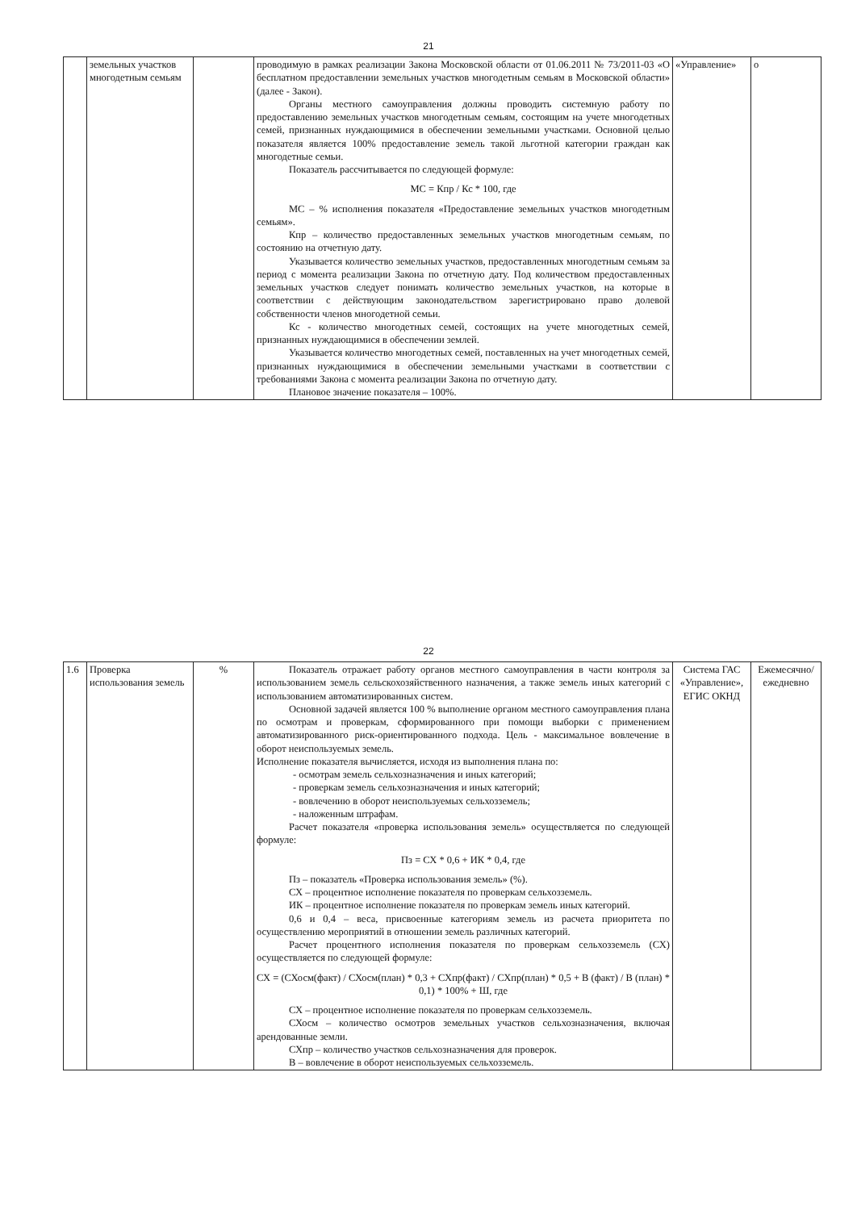21
| | земельных участков многодетным семьям | | проводимую в рамках реализации Закона Московской области от 01.06.2011 № 73/2011-03 «О бесплатном предоставлении земельных участков многодетным семьям в Московской области» (далее - Закон). Органы местного самоуправления должны проводить системную работу по предоставлению земельных участков многодетным семьям, состоящим на учете многодетных семей, признанных нуждающимися в обеспечении земельными участками. Основной целью показателя является 100% предоставление земель такой льготной категории граждан как многодетные семьи. Показатель рассчитывается по следующей формуле: МС = Кпр / Кс * 100, где МС – % исполнения показателя «Предоставление земельных участков многодетным семьям». Кпр – количество предоставленных земельных участков многодетным семьям, по состоянию на отчетную дату. Указывается количество земельных участков, предоставленных многодетным семьям за период с момента реализации Закона по отчетную дату. Под количеством предоставленных земельных участков следует понимать количество земельных участков, на которые в соответствии с действующим законодательством зарегистрировано право долевой собственности членов многодетной семьи. Кс - количество многодетных семей, состоящих на учете многодетных семей, признанных нуждающимися в обеспечении землей. Указывается количество многодетных семей, поставленных на учет многодетных семей, признанных нуждающимися в обеспечении земельными участками в соответствии с требованиями Закона с момента реализации Закона по отчетную дату. Плановое значение показателя – 100%. | «Управление» | о |
22
| 1.6 | Проверка использования земель | % | Показатель отражает работу органов местного самоуправления в части контроля за использованием земель сельскохозяйственного назначения, а также земель иных категорий с использованием автоматизированных систем. Основной задачей является 100 % выполнение органом местного самоуправления плана по осмотрам и проверкам, сформированного при помощи выборки с применением автоматизированного риск-ориентированного подхода. Цель - максимальное вовлечение в оборот неиспользуемых земель. Исполнение показателя вычисляется, исходя из выполнения плана по: - осмотрам земель сельхозназначения и иных категорий; - проверкам земель сельхозназначения и иных категорий; - вовлечению в оборот неиспользуемых сельхозземель; - наложенным штрафам. Расчет показателя «проверка использования земель» осуществляется по следующей формуле: Пз = СХ * 0,6 + ИК * 0,4, где Пз – показатель «Проверка использования земель» (%). СХ – процентное исполнение показателя по проверкам сельхозземель. ИК – процентное исполнение показателя по проверкам земель иных категорий. 0,6 и 0,4 – веса, присвоенные категориям земель из расчета приоритета по осуществлению мероприятий в отношении земель различных категорий. Расчет процентного исполнения показателя по проверкам сельхозземель (СХ) осуществляется по следующей формуле: СХ = (СХосм(факт) / СХосм(план) * 0,3 + СХпр(факт) / СХпр(план) * 0,5 + В (факт) / В (план) * 0,1) * 100% + Ш, где СХ – процентное исполнение показателя по проверкам сельхозземель. СХосм – количество осмотров земельных участков сельхозназначения, включая арендованные земли. СХпр – количество участков сельхозназначения для проверок. В – вовлечение в оборот неиспользуемых сельхозземель. | Система ГАС «Управление», ЕГИС ОКНД | Ежемесячно/ежедневно |